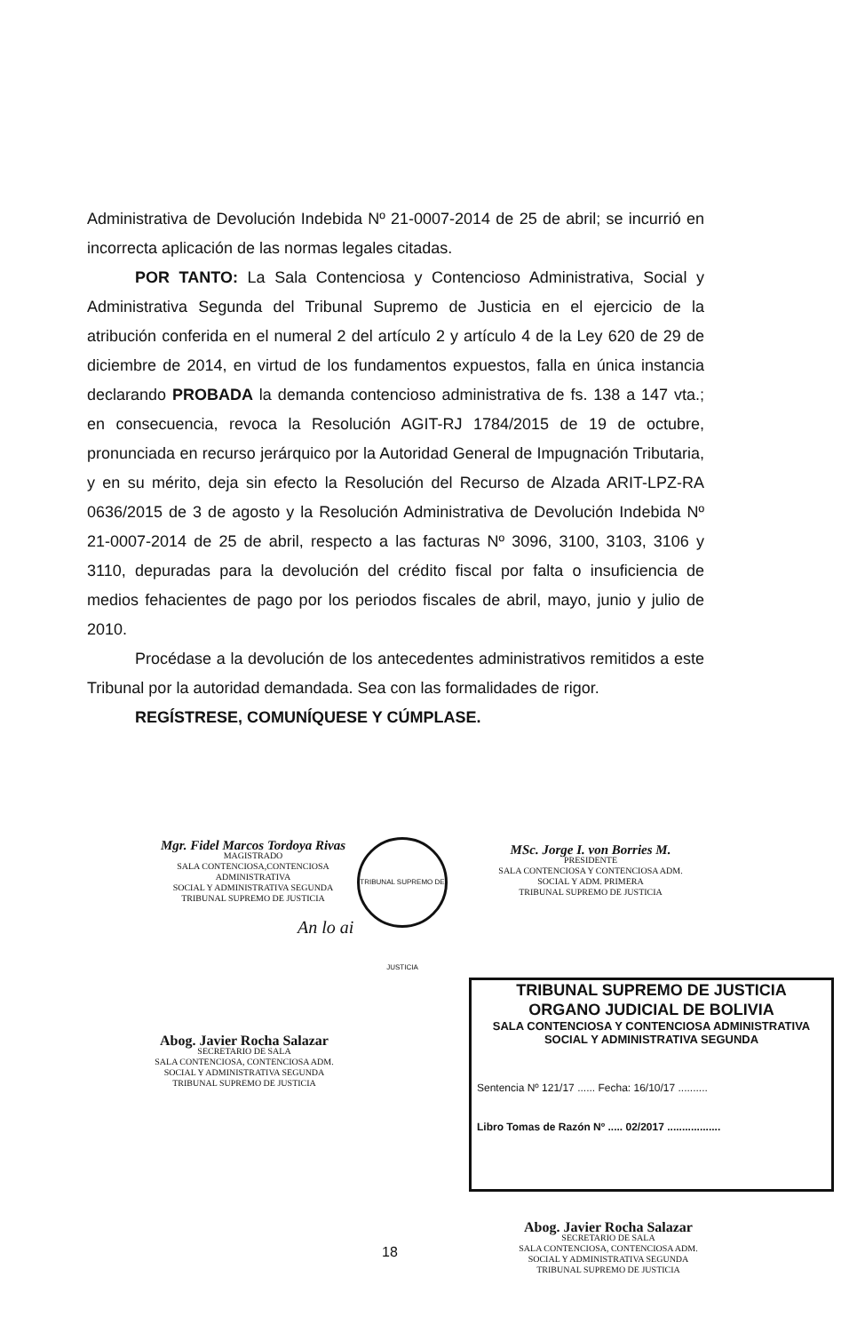Administrativa de Devolución Indebida Nº 21-0007-2014 de 25 de abril; se incurrió en incorrecta aplicación de las normas legales citadas.
POR TANTO: La Sala Contenciosa y Contencioso Administrativa, Social y Administrativa Segunda del Tribunal Supremo de Justicia en el ejercicio de la atribución conferida en el numeral 2 del artículo 2 y artículo 4 de la Ley 620 de 29 de diciembre de 2014, en virtud de los fundamentos expuestos, falla en única instancia declarando PROBADA la demanda contencioso administrativa de fs. 138 a 147 vta.; en consecuencia, revoca la Resolución AGIT-RJ 1784/2015 de 19 de octubre, pronunciada en recurso jerárquico por la Autoridad General de Impugnación Tributaria, y en su mérito, deja sin efecto la Resolución del Recurso de Alzada ARIT-LPZ-RA 0636/2015 de 3 de agosto y la Resolución Administrativa de Devolución Indebida Nº 21-0007-2014 de 25 de abril, respecto a las facturas Nº 3096, 3100, 3103, 3106 y 3110, depuradas para la devolución del crédito fiscal por falta o insuficiencia de medios fehacientes de pago por los periodos fiscales de abril, mayo, junio y julio de 2010.
Procédase a la devolución de los antecedentes administrativos remitidos a este Tribunal por la autoridad demandada. Sea con las formalidades de rigor.
REGÍSTRESE, COMUNÍQUESE Y CÚMPLASE.
Mgr. Fidel Marcos Tordoya Rivas
MAGISTRADO
SALA CONTENCIOSA,CONTENCIOSA ADMINISTRATIVA
SOCIAL Y ADMINISTRATIVA SEGUNDA
TRIBUNAL SUPREMO DE JUSTICIA
TRIBUNAL SUPREMO DE JUSTICIA
MSc. Jorge I. von Borries M.
PRESIDENTE
SALA CONTENCIOSA Y CONTENCIOSA ADM.
SOCIAL Y ADM. PRIMERA
TRIBUNAL SUPREMO DE JUSTICIA
An lo ai
Abog. Javier Rocha Salazar
SECRETARIO DE SALA
SALA CONTENCIOSA, CONTENCIOSA ADM.
SOCIAL Y ADMINISTRATIVA SEGUNDA
TRIBUNAL SUPREMO DE JUSTICIA
TRIBUNAL SUPREMO DE JUSTICIA
ORGANO JUDICIAL DE BOLIVIA
SALA CONTENCIOSA Y CONTENCIOSA ADMINISTRATIVA
SOCIAL Y ADMINISTRATIVA SEGUNDA
Sentencia Nº 121/17 ...... Fecha: 16/10/17 ..........
Libro Tomas de Razón Nº ..... 02/2017 ..................
Abog. Javier Rocha Salazar
SECRETARIO DE SALA
SALA CONTENCIOSA, CONTENCIOSA ADM.
SOCIAL Y ADMINISTRATIVA SEGUNDA
TRIBUNAL SUPREMO DE JUSTICIA
18